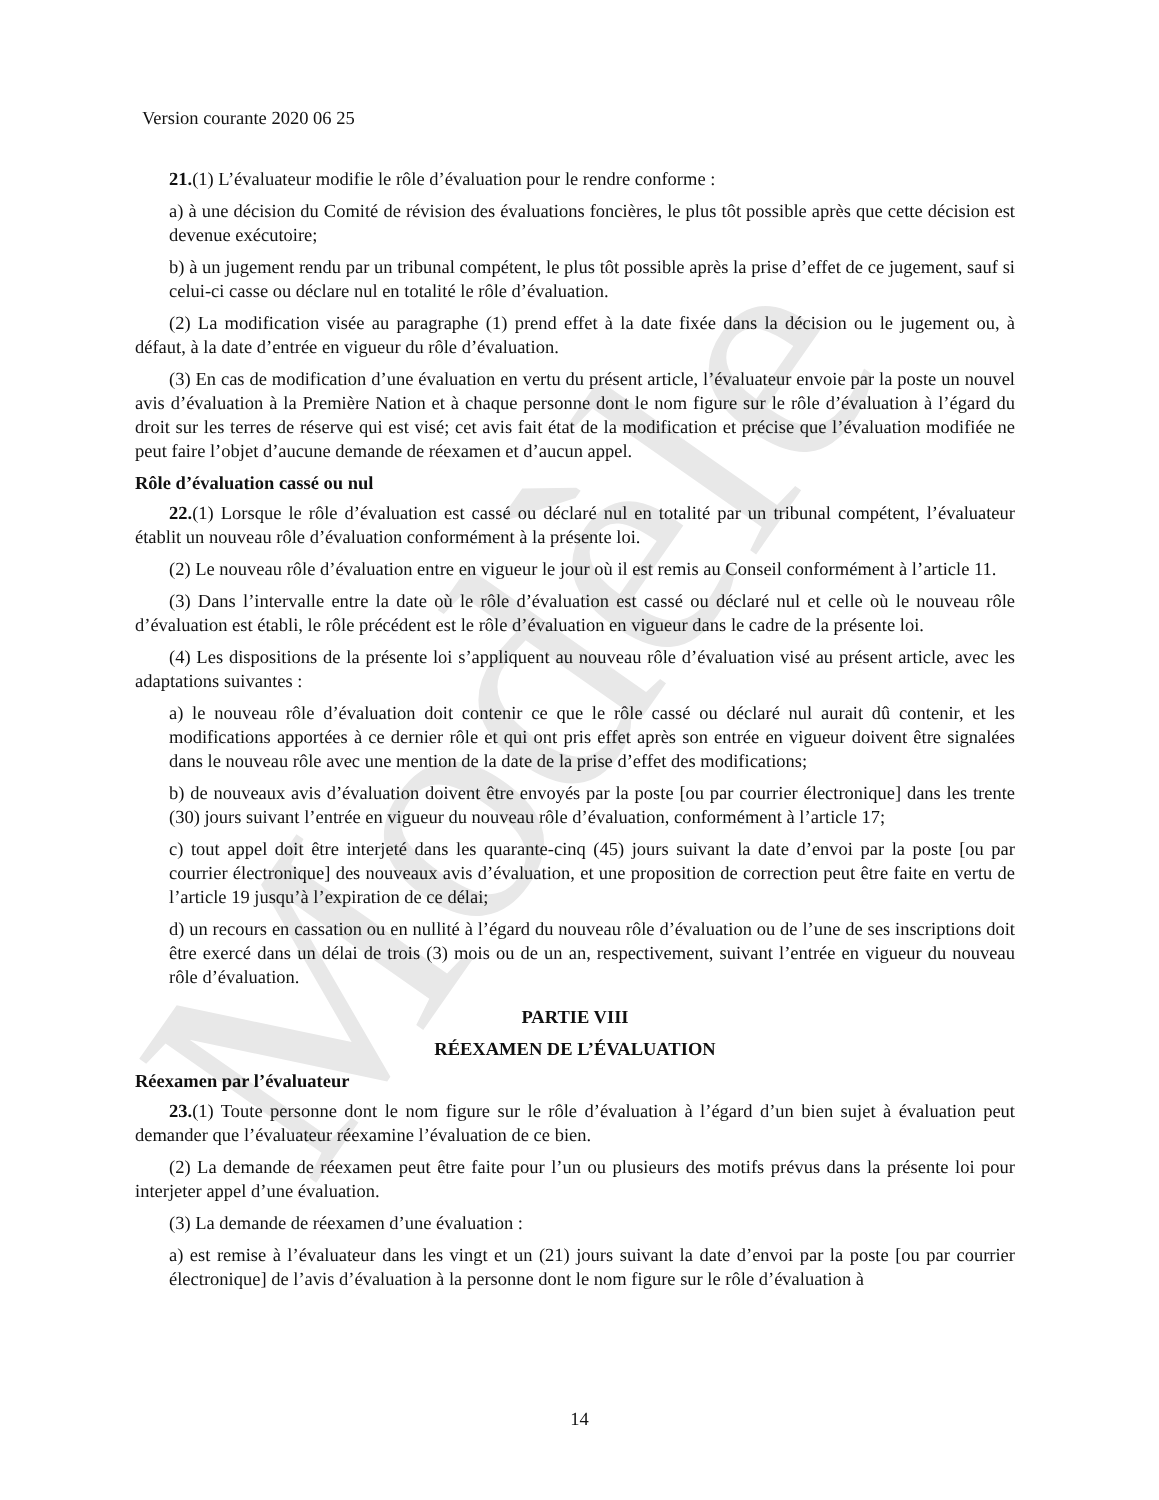Modèle
Version courante 2020 06 25
21.(1) L’évaluateur modifie le rôle d’évaluation pour le rendre conforme :
a) à une décision du Comité de révision des évaluations foncières, le plus tôt possible après que cette décision est devenue exécutoire;
b) à un jugement rendu par un tribunal compétent, le plus tôt possible après la prise d’effet de ce jugement, sauf si celui-ci casse ou déclare nul en totalité le rôle d’évaluation.
(2) La modification visée au paragraphe (1) prend effet à la date fixée dans la décision ou le jugement ou, à défaut, à la date d’entrée en vigueur du rôle d’évaluation.
(3) En cas de modification d’une évaluation en vertu du présent article, l’évaluateur envoie par la poste un nouvel avis d’évaluation à la Première Nation et à chaque personne dont le nom figure sur le rôle d’évaluation à l’égard du droit sur les terres de réserve qui est visé; cet avis fait état de la modification et précise que l’évaluation modifiée ne peut faire l’objet d’aucune demande de réexamen et d’aucun appel.
Rôle d’évaluation cassé ou nul
22.(1) Lorsque le rôle d’évaluation est cassé ou déclaré nul en totalité par un tribunal compétent, l’évaluateur établit un nouveau rôle d’évaluation conformément à la présente loi.
(2) Le nouveau rôle d’évaluation entre en vigueur le jour où il est remis au Conseil conformément à l’article 11.
(3) Dans l’intervalle entre la date où le rôle d’évaluation est cassé ou déclaré nul et celle où le nouveau rôle d’évaluation est établi, le rôle précédent est le rôle d’évaluation en vigueur dans le cadre de la présente loi.
(4) Les dispositions de la présente loi s’appliquent au nouveau rôle d’évaluation visé au présent article, avec les adaptations suivantes :
a) le nouveau rôle d’évaluation doit contenir ce que le rôle cassé ou déclaré nul aurait dû contenir, et les modifications apportées à ce dernier rôle et qui ont pris effet après son entrée en vigueur doivent être signalées dans le nouveau rôle avec une mention de la date de la prise d’effet des modifications;
b) de nouveaux avis d’évaluation doivent être envoyés par la poste [ou par courrier électronique] dans les trente (30) jours suivant l’entrée en vigueur du nouveau rôle d’évaluation, conformément à l’article 17;
c) tout appel doit être interjeté dans les quarante-cinq (45) jours suivant la date d’envoi par la poste [ou par courrier électronique] des nouveaux avis d’évaluation, et une proposition de correction peut être faite en vertu de l’article 19 jusqu’à l’expiration de ce délai;
d) un recours en cassation ou en nullité à l’égard du nouveau rôle d’évaluation ou de l’une de ses inscriptions doit être exercé dans un délai de trois (3) mois ou de un an, respectivement, suivant l’entrée en vigueur du nouveau rôle d’évaluation.
PARTIE VIII
RÉEXAMEN DE L’ÉVALUATION
Réexamen par l’évaluateur
23.(1) Toute personne dont le nom figure sur le rôle d’évaluation à l’égard d’un bien sujet à évaluation peut demander que l’évaluateur réexamine l’évaluation de ce bien.
(2) La demande de réexamen peut être faite pour l’un ou plusieurs des motifs prévus dans la présente loi pour interjeter appel d’une évaluation.
(3) La demande de réexamen d’une évaluation :
a) est remise à l’évaluateur dans les vingt et un (21) jours suivant la date d’envoi par la poste [ou par courrier électronique] de l’avis d’évaluation à la personne dont le nom figure sur le rôle d’évaluation à
14